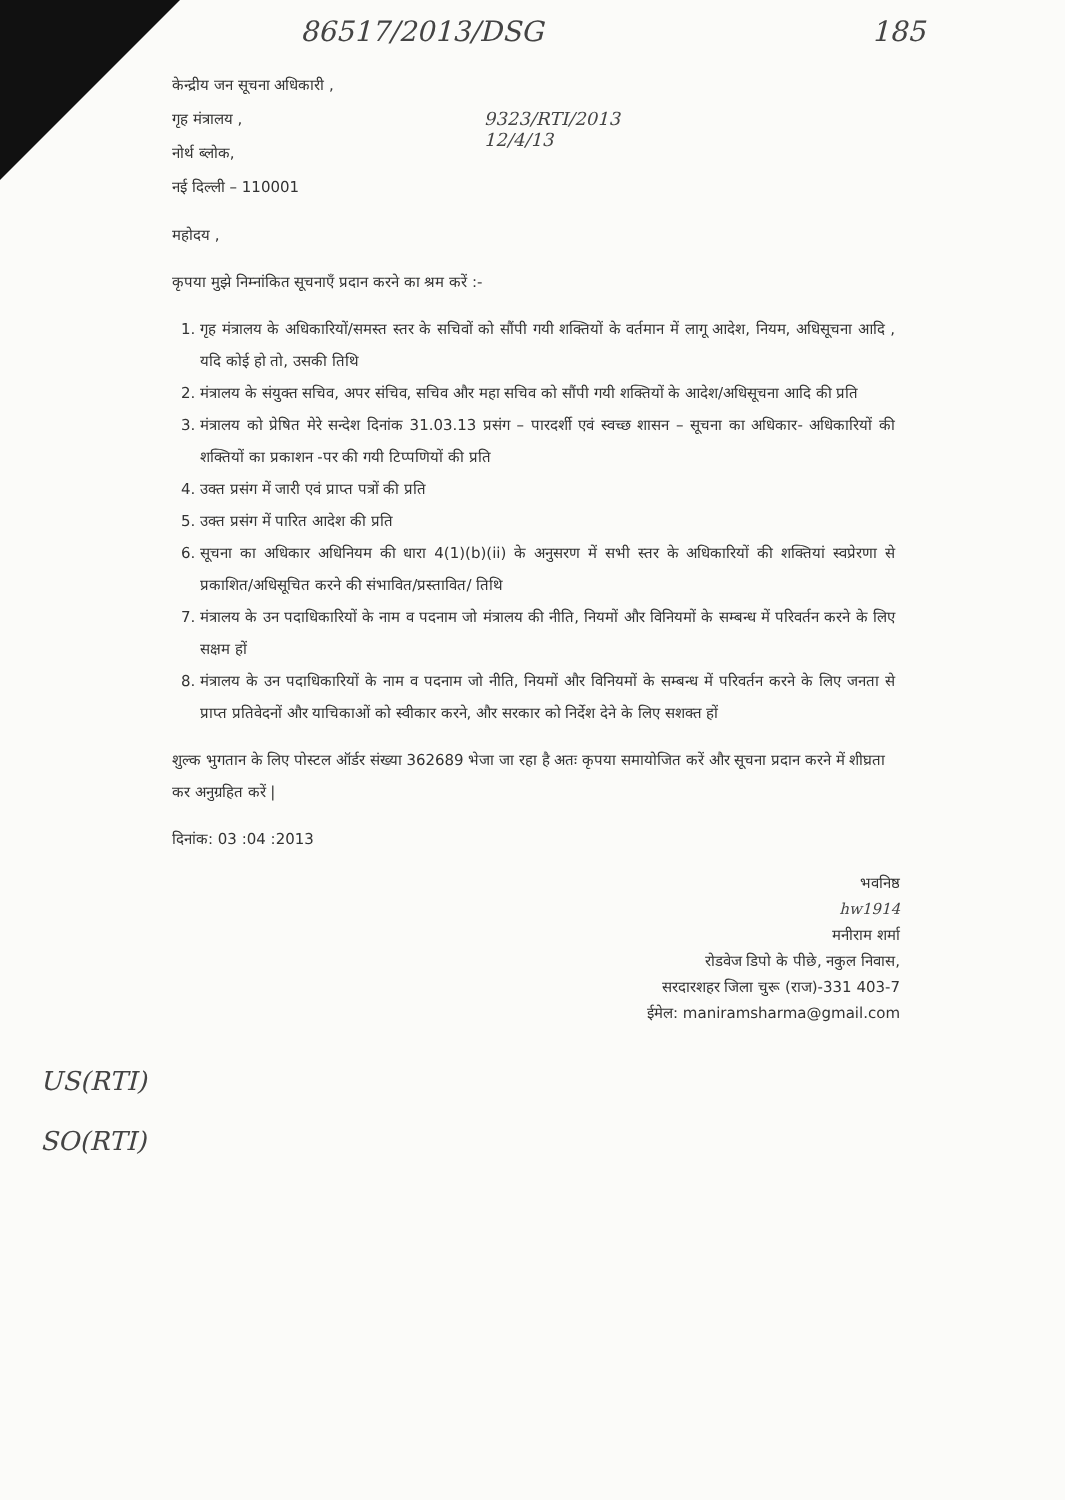86517/2013/DSG 185
केन्द्रीय जन सूचना अधिकारी ,
गृह मंत्रालय ,
नोर्थ ब्लोक,
नई दिल्ली – 110001
9323/RTI/2013
12/4/13
महोदय ,
कृपया मुझे निम्नांकित सूचनाएँ प्रदान करने का श्रम करें :-
1. गृह मंत्रालय के अधिकारियों/समस्त स्तर के सचिवों को सौंपी गयी शक्तियों के वर्तमान में लागू आदेश, नियम, अधिसूचना आदि , यदि कोई हो तो, उसकी तिथि
2. मंत्रालय के संयुक्त सचिव, अपर संचिव, सचिव और महा सचिव को सौंपी गयी शक्तियों के आदेश/अधिसूचना आदि की प्रति
3. मंत्रालय को प्रेषित मेरे सन्देश दिनांक 31.03.13 प्रसंग – पारदर्शी एवं स्वच्छ शासन – सूचना का अधिकार- अधिकारियों की शक्तियों का प्रकाशन -पर की गयी टिप्पणियों की प्रति
4. उक्त प्रसंग में जारी एवं प्राप्त पत्रों की प्रति
5. उक्त प्रसंग में पारित आदेश की प्रति
6. सूचना का अधिकार अधिनियम की धारा 4(1)(b)(ii) के अनुसरण में सभी स्तर के अधिकारियों की शक्तियां स्वप्रेरणा से प्रकाशित/अधिसूचित करने की संभावित/प्रस्तावित/ तिथि
7. मंत्रालय के उन पदाधिकारियों के नाम व पदनाम जो मंत्रालय की नीति, नियमों और विनियमों के सम्बन्ध में परिवर्तन करने के लिए सक्षम हों
8. मंत्रालय के उन पदाधिकारियों के नाम व पदनाम जो नीति, नियमों और विनियमों के सम्बन्ध में परिवर्तन करने के लिए जनता से प्राप्त प्रतिवेदनों और याचिकाओं को स्वीकार करने, और सरकार को निर्देश देने के लिए सशक्त हों
शुल्क भुगतान के लिए पोस्टल ऑर्डर संख्या 362689 भेजा जा रहा है अतः कृपया समायोजित करें और सूचना प्रदान करने में शीघ्रता कर अनुग्रहित करें |
दिनांक: 03 :04 :2013
भवनिष्ठ
hw1914
मनीराम शर्मा
रोडवेज डिपो के पीछे, नकुल निवास,
सरदारशहर जिला चुरू (राज)-331 403-7
ईमेल: maniramsharma@gmail.com
US(RTI)
SO(RTI)